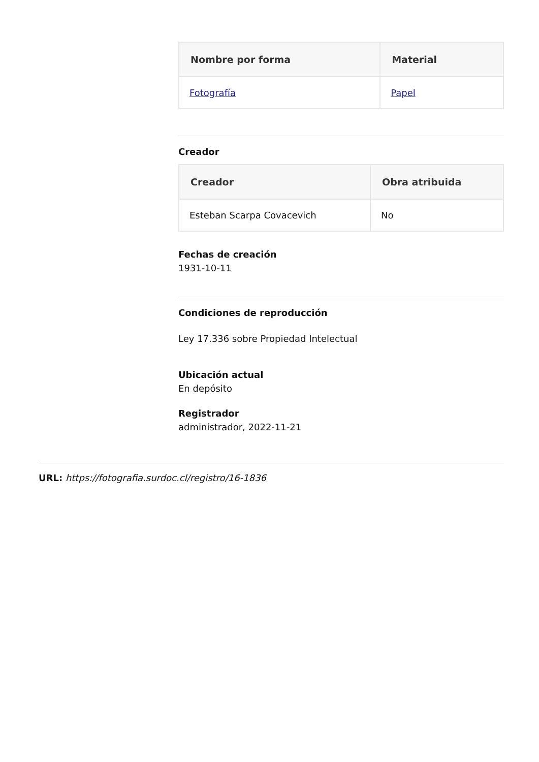| Nombre por forma | Material |
| --- | --- |
| Fotografía | Papel |
Creador
| Creador | Obra atribuida |
| --- | --- |
| Esteban Scarpa Covacevich | No |
Fechas de creación
1931-10-11
Condiciones de reproducción
Ley 17.336 sobre Propiedad Intelectual
Ubicación actual
En depósito
Registrador
administrador, 2022-11-21
URL: https://fotografia.surdoc.cl/registro/16-1836